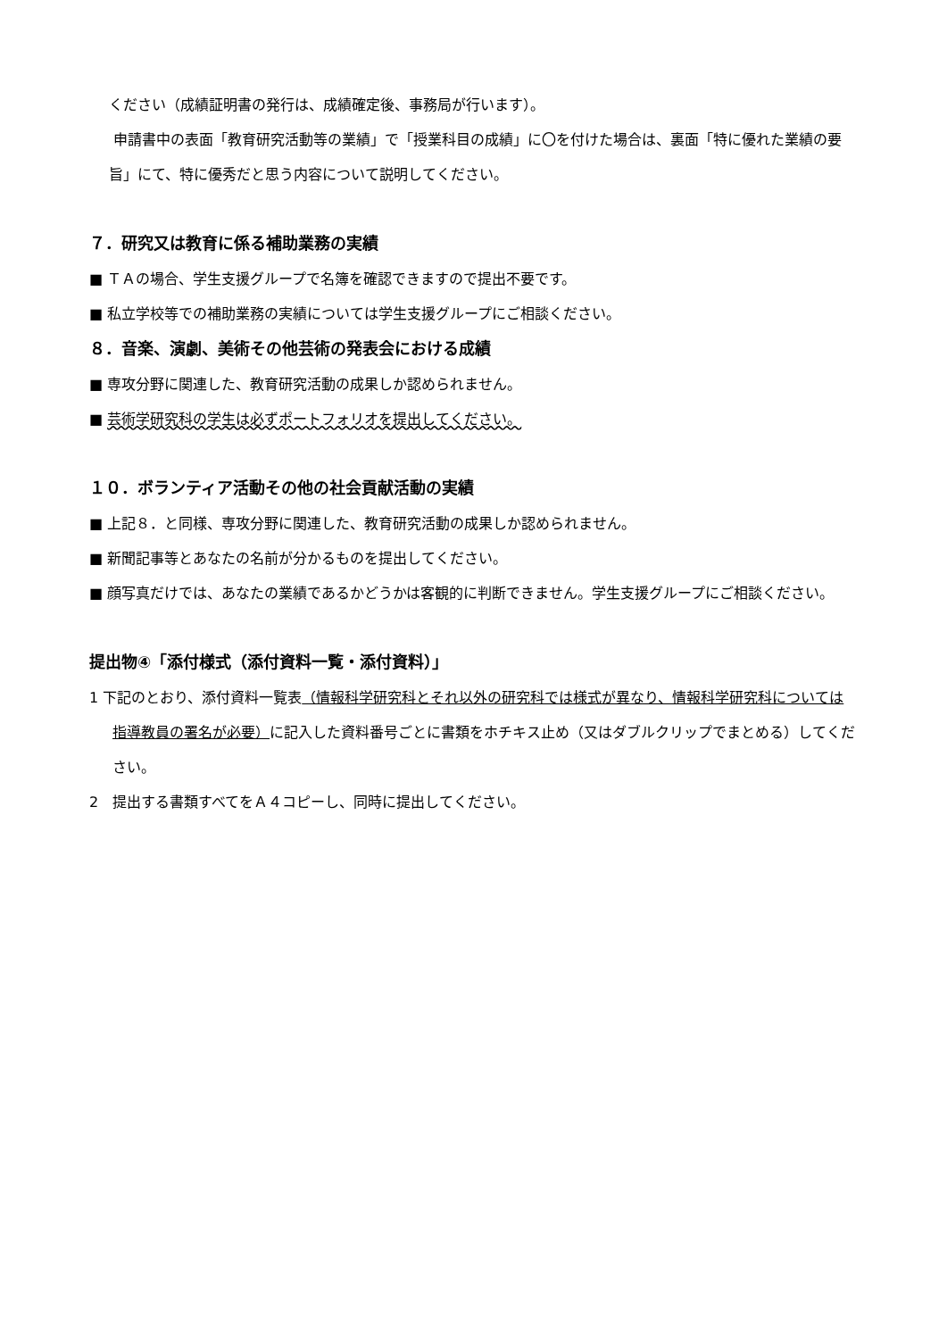ください（成績証明書の発行は、成績確定後、事務局が行います）。
申請書中の表面「教育研究活動等の業績」で「授業科目の成績」に〇を付けた場合は、裏面「特に優れた業績の要旨」にて、特に優秀だと思う内容について説明してください。
７．研究又は教育に係る補助業務の実績
■ ＴＡの場合、学生支援グループで名簿を確認できますので提出不要です。
■ 私立学校等での補助業務の実績については学生支援グループにご相談ください。
８．音楽、演劇、美術その他芸術の発表会における成績
■ 専攻分野に関連した、教育研究活動の成果しか認められません。
■ 芸術学研究科の学生は必ずポートフォリオを提出してください。
１０．ボランティア活動その他の社会貢献活動の実績
■ 上記８．と同様、専攻分野に関連した、教育研究活動の成果しか認められません。
■ 新聞記事等とあなたの名前が分かるものを提出してください。
■ 顔写真だけでは、あなたの業績であるかどうかは客観的に判断できません。学生支援グループにご相談ください。
提出物④「添付様式（添付資料一覧・添付資料）」
1 下記のとおり、添付資料一覧表（情報科学研究科とそれ以外の研究科では様式が異なり、情報科学研究科については指導教員の署名が必要）に記入した資料番号ごとに書類をホチキス止め（又はダブルクリップでまとめる）してください。
2　提出する書類すべてをＡ４コピーし、同時に提出してください。